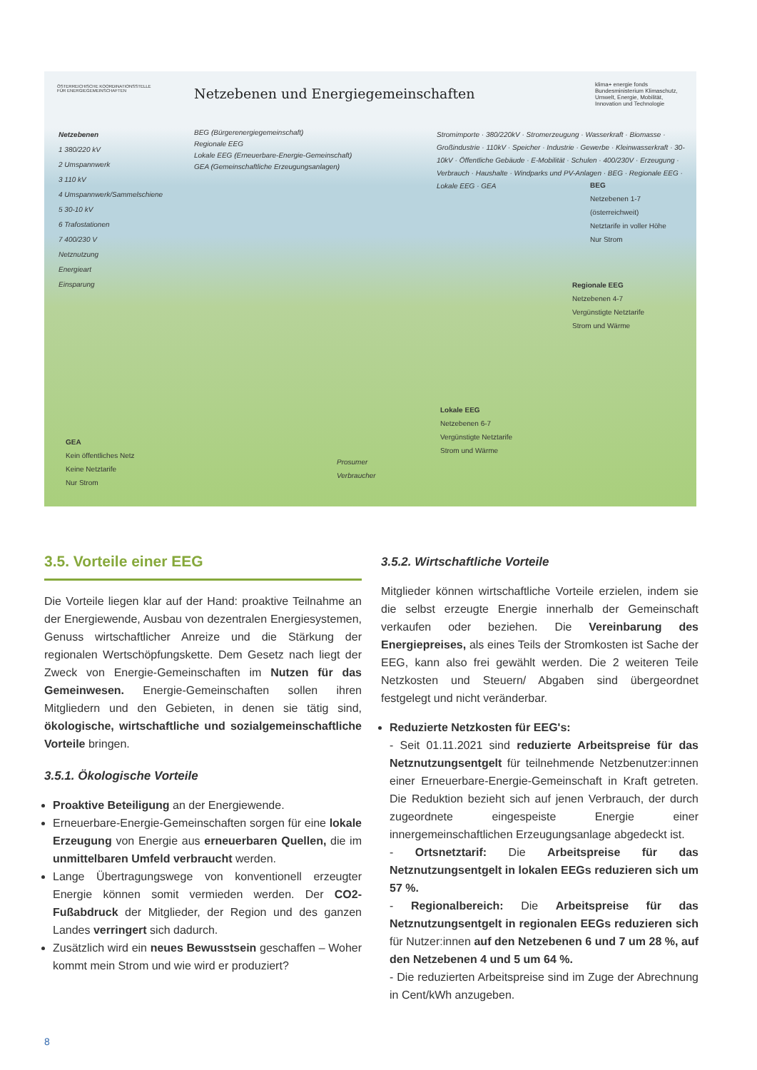ÖSTERREICHISCHE KOORDINATIONSSTELLE FÜR ENERGIEGEMEINSCHAFTEN
Netzebenen und Energiegemeinschaften
klima+ energie fonds
Bundesministerium Klimaschutz, Umwelt, Energie, Mobilität, Innovation und Technologie
Netzebenen
1 380/220 kV
2 Umspannwerk
3 110 kV
4 Umspannwerk/Sammelschiene
5 30-10 kV
6 Trafostationen
7 400/230 V
Netznutzung
Energieart
Einsparung
BEG (Bürgerenergiegemeinschaft)
Regionale EEG
Lokale EEG (Erneuerbare-Energie-Gemeinschaft)
GEA (Gemeinschaftliche Erzeugungsanlagen)
Stromimporte · 380/220kV · Stromerzeugung · Wasserkraft · Biomasse · Großindustrie · 110kV · Speicher · Industrie · Gewerbe · Kleinwasserkraft · 30-10kV · Öffentliche Gebäude · E-Mobilität · Schulen · 400/230V · Erzeugung · Verbrauch · Haushalte · Windparks und PV-Anlagen · BEG · Regionale EEG · Lokale EEG · GEA
BEG
Netzebenen 1-7
(österreichweit)
Netztarife in voller Höhe
Nur Strom
Regionale EEG
Netzebenen 4-7
Vergünstigte Netztarife
Strom und Wärme
Lokale EEG
Netzebenen 6-7
Vergünstigte Netztarife
Strom und Wärme
Prosumer
Verbraucher
GEA
Kein öffentliches Netz
Keine Netztarife
Nur Strom
3.5. Vorteile einer EEG
Die Vorteile liegen klar auf der Hand: proaktive Teilnahme an der Energiewende, Ausbau von dezentralen Energiesystemen, Genuss wirtschaftlicher Anreize und die Stärkung der regionalen Wertschöpfungskette. Dem Gesetz nach liegt der Zweck von Energie-Gemeinschaften im Nutzen für das Gemeinwesen. Energie-Gemeinschaften sollen ihren Mitgliedern und den Gebieten, in denen sie tätig sind, ökologische, wirtschaftliche und sozialgemeinschaftliche Vorteile bringen.
3.5.1. Ökologische Vorteile
Proaktive Beteiligung an der Energiewende.
Erneuerbare-Energie-Gemeinschaften sorgen für eine lokale Erzeugung von Energie aus erneuerbaren Quellen, die im unmittelbaren Umfeld verbraucht werden.
Lange Übertragungswege von konventionell erzeugter Energie können somit vermieden werden. Der CO2-Fußabdruck der Mitglieder, der Region und des ganzen Landes verringert sich dadurch.
Zusätzlich wird ein neues Bewusstsein geschaffen – Woher kommt mein Strom und wie wird er produziert?
3.5.2. Wirtschaftliche Vorteile
Mitglieder können wirtschaftliche Vorteile erzielen, indem sie die selbst erzeugte Energie innerhalb der Gemeinschaft verkaufen oder beziehen. Die Vereinbarung des Energiepreises, als eines Teils der Stromkosten ist Sache der EEG, kann also frei gewählt werden. Die 2 weiteren Teile Netzkosten und Steuern/ Abgaben sind übergeordnet festgelegt und nicht veränderbar.
Reduzierte Netzkosten für EEG's:
- Seit 01.11.2021 sind reduzierte Arbeitspreise für das Netznutzungsentgelt für teilnehmende Netzbenutzer:innen einer Erneuerbare-Energie-Gemeinschaft in Kraft getreten. Die Reduktion bezieht sich auf jenen Verbrauch, der durch zugeordnete eingespeiste Energie einer innergemeinschaftlichen Erzeugungsanlage abgedeckt ist.
- Ortsnetztarif: Die Arbeitspreise für das Netznutzungsentgelt in lokalen EEGs reduzieren sich um 57 %.
- Regionalbereich: Die Arbeitspreise für das Netznutzungsentgelt in regionalen EEGs reduzieren sich für Nutzer:innen auf den Netzebenen 6 und 7 um 28 %, auf den Netzebenen 4 und 5 um 64 %.
- Die reduzierten Arbeitspreise sind im Zuge der Abrechnung in Cent/kWh anzugeben.
8